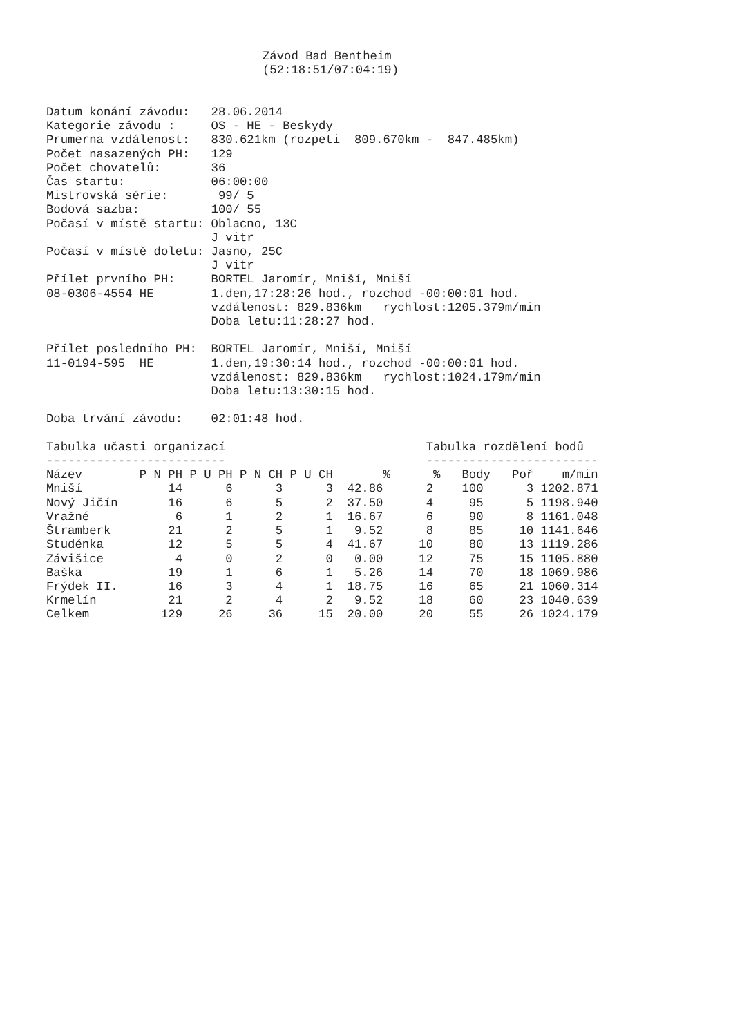Závod Bad Bentheim
(52:18:51/07:04:19)
Datum konání závodu:   28.06.2014
Kategorie závodu :     OS - HE - Beskydy
Prumerna vzdálenost:   830.621km (rozpeti  809.670km -  847.485km)
Počet nasazených PH:   129
Počet chovatelů:       36
Čas startu:            06:00:00
Mistrovská série:       99/ 5
Bodová sazba:          100/ 55
Počasí v místě startu: Oblacno, 13C
                       J vitr
Počasí v místě doletu: Jasno, 25C
                       J vitr
Přílet prvního PH:     BORTEL Jaromír, Mniší, Mniší
08-0306-4554 HE        1.den,17:28:26 hod., rozchod -00:00:01 hod.
                       vzdálenost: 829.836km   rychlost:1205.379m/min
                       Doba letu:11:28:27 hod.

Přílet posledního PH:  BORTEL Jaromír, Mniší, Mniší
11-0194-595  HE        1.den,19:30:14 hod., rozchod -00:00:01 hod.
                       vzdálenost: 829.836km   rychlost:1024.179m/min
                       Doba letu:13:30:15 hod.

Doba trvání závodu:    02:01:48 hod.

Tabulka učasti organizací                            Tabulka rozdělení bodů
-------------------------                            ------------------------
| Název P_N_PH P_U_PH P_N_CH P_U_CH % % Body Poř m/min Mniší 14 6 3 3 42.86 2 100 3 1202.871 Nový Jičín 16 6 5 2 37.50 4 95 5 1198.940 Vražné 6 1 2 1 16.67 6 90 8 1161.048 Štramberk 21 2 5 1 9.52 8 85 10 1141.646 Studénka 12 5 5 4 41.67 10 80 13 1119.286 Závišice 4 0 2 0 0.00 12 75 15 1105.880 Baška 19 1 6 1 5.26 14 70 18 1069.986 Frýdek II. 16 3 4 1 18.75 16 65 21 1060.314 Krmelín 21 2 4 2 9.52 18 60 23 1040.639 Celkem 129 26 36 15 20.00 20 55 26 1024.179 |